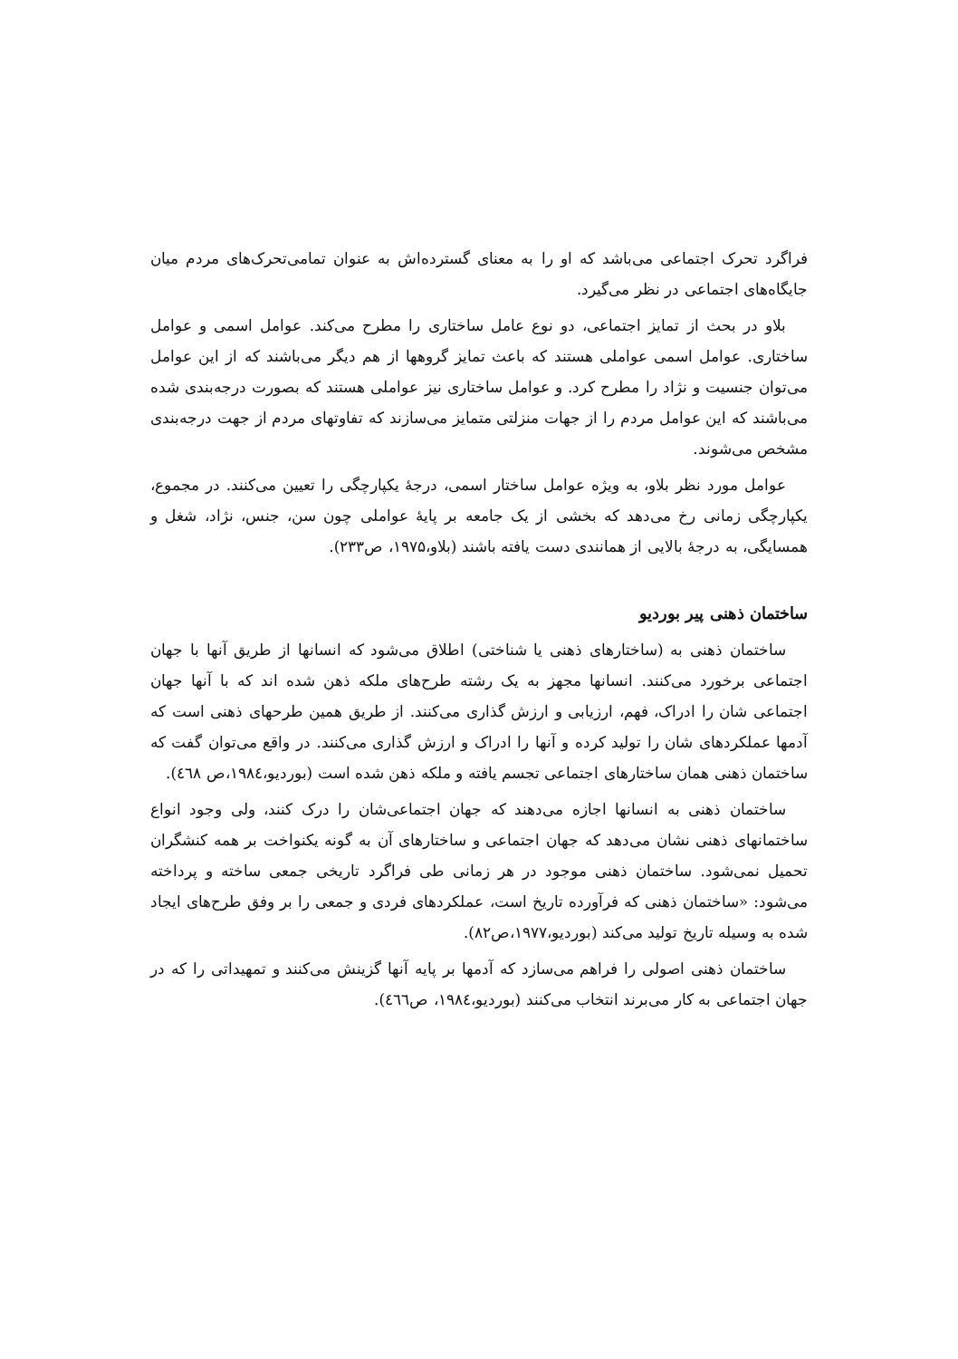فراگرد تحرک اجتماعی می‌باشد که او را به معنای گسترده‌اش به عنوان تمامی‌تحرک‌های مردم میان جایگاه‌های اجتماعی در نظر می‌گیرد.
بلاو در بحث از تمایز اجتماعی، دو نوع عامل ساختاری را مطرح می‌کند. عوامل اسمی و عوامل ساختاری. عوامل اسمی عواملی هستند که باعث تمایز گروهها از هم دیگر می‌باشند که از این عوامل می‌توان جنسیت و نژاد را مطرح کرد. و عوامل ساختاری نیز عواملی هستند که بصورت درجه‌بندی شده می‌باشند که این عوامل مردم را از جهات منزلتی متمایز می‌سازند که تفاوتهای مردم از جهت درجه‌بندی مشخص می‌شوند.
عوامل مورد نظر بلاو، به ویژه عوامل ساختار اسمی، درجهٔ یکپارچگی را تعیین می‌کنند. در مجموع، یکپارچگی زمانی رخ می‌دهد که بخشی از یک جامعه بر پایهٔ عواملی چون سن، جنس، نژاد، شغل و همسایگی، به درجهٔ بالایی از همانندی دست یافته باشند (بلاو،۱۹۷۵، ص۲۳۳).
ساختمان ذهنی پیر بوردیو
ساختمان ذهنی به (ساختارهای ذهنی یا شناختی) اطلاق می‌شود که انسانها از طریق آنها با جهان اجتماعی برخورد می‌کنند. انسانها مجهز به یک رشته طرح‌های ملکه ذهن شده اند که با آنها جهان اجتماعی شان را ادراک، فهم، ارزیابی و ارزش گذاری می‌کنند. از طریق همین طرحهای ذهنی است که آدمها عملکردهای شان را تولید کرده و آنها را ادراک و ارزش گذاری می‌کنند. در واقع می‌توان گفت که ساختمان ذهنی همان ساختارهای اجتماعی تجسم یافته و ملکه ذهن شده است (بوردیو،۱۹۸٤،ص ٤٦٨).
ساختمان ذهنی به انسانها اجازه می‌دهند که جهان اجتماعی‌شان را درک کنند، ولی وجود انواع ساختمانهای ذهنی نشان می‌دهد که جهان اجتماعی و ساختارهای آن به گونه یکنواخت بر همه کنشگران تحمیل نمی‌شود. ساختمان ذهنی موجود در هر زمانی طی فراگرد تاریخی جمعی ساخته و پرداخته می‌شود: «ساختمان ذهنی که فرآورده تاریخ است، عملکردهای فردی و جمعی را بر وفق طرح‌های ایجاد شده به وسیله تاریخ تولید می‌کند (بوردیو،۱۹۷۷،ص۸۲).
ساختمان ذهنی اصولی را فراهم می‌سازد که آدمها بر پایه آنها گزینش می‌کنند و تمهیداتی را که در جهان اجتماعی به کار می‌برند انتخاب می‌کنند (بوردیو،۱۹۸٤، ص٤٦٦).